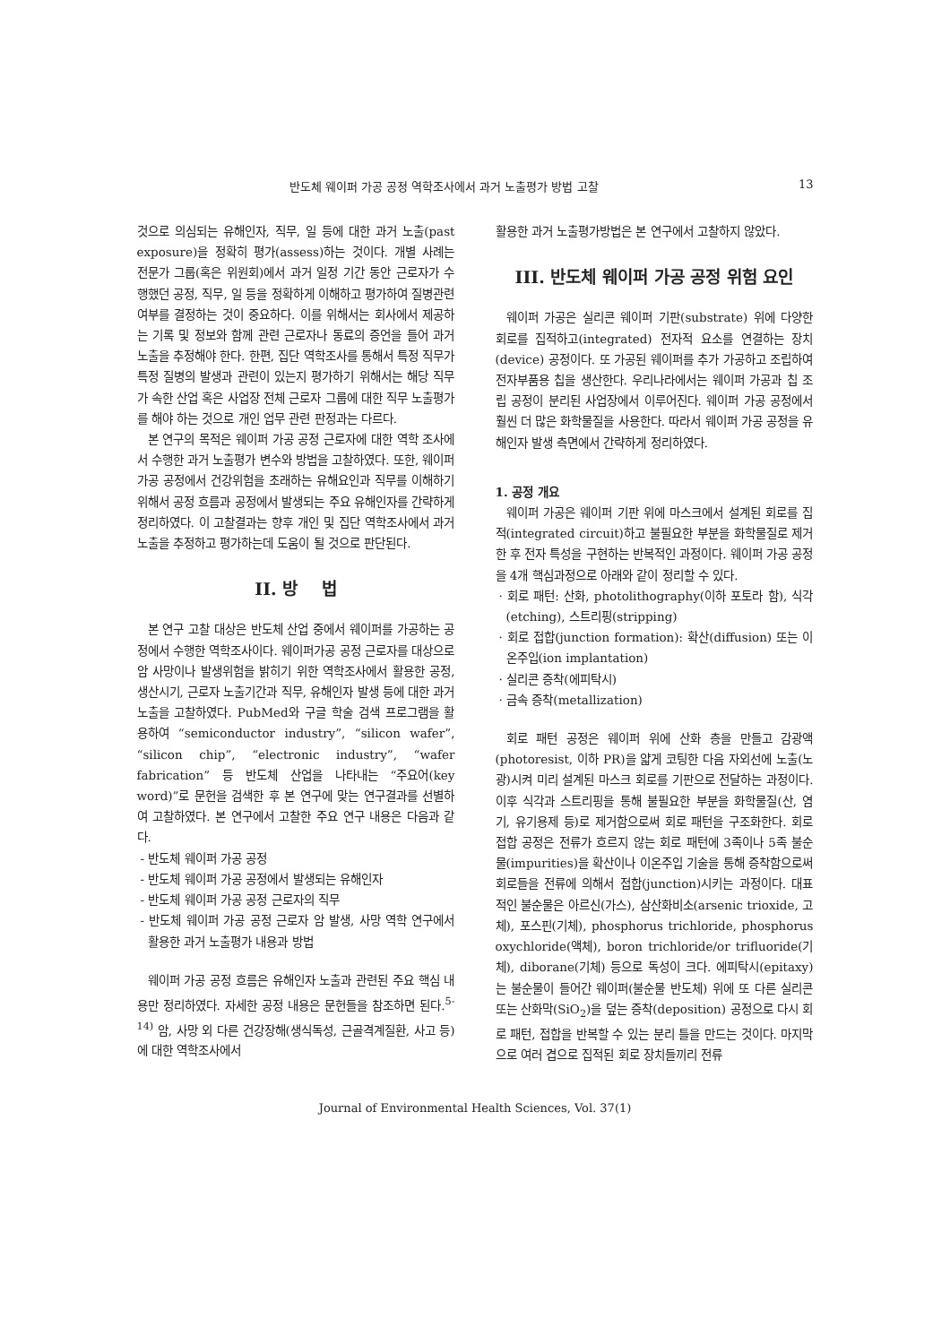반도체 웨이퍼 가공 공정 역학조사에서 과거 노출평가 방법 고찰 13
것으로 의심되는 유해인자, 직무, 일 등에 대한 과거 노출(past exposure)을 정확히 평가(assess)하는 것이다. 개별 사례는 전문가 그룹(혹은 위원회)에서 과거 일정 기간 동안 근로자가 수행했던 공정, 직무, 일 등을 정확하게 이해하고 평가하여 질병관련 여부를 결정하는 것이 중요하다. 이를 위해서는 회사에서 제공하는 기록 및 정보와 함께 관련 근로자나 동료의 증언을 들어 과거 노출을 추정해야 한다. 한편, 집단 역학조사를 통해서 특정 직무가 특정 질병의 발생과 관련이 있는지 평가하기 위해서는 해당 직무가 속한 산업 혹은 사업장 전체 근로자 그룹에 대한 직무 노출평가를 해야 하는 것으로 개인 업무 관련 판정과는 다르다.
본 연구의 목적은 웨이퍼 가공 공정 근로자에 대한 역학 조사에서 수행한 과거 노출평가 변수와 방법을 고찰하였다. 또한, 웨이퍼 가공 공정에서 건강위험을 초래하는 유해요인과 직무를 이해하기 위해서 공정 흐름과 공정에서 발생되는 주요 유해인자를 간략하게 정리하였다. 이 고찰결과는 향후 개인 및 집단 역학조사에서 과거 노출을 추정하고 평가하는데 도움이 될 것으로 판단된다.
II. 방 법
본 연구 고찰 대상은 반도체 산업 중에서 웨이퍼를 가공하는 공정에서 수행한 역학조사이다. 웨이퍼가공 공정 근로자를 대상으로 암 사망이나 발생위험을 밝히기 위한 역학조사에서 활용한 공정, 생산시기, 근로자 노출기간과 직무, 유해인자 발생 등에 대한 과거노출을 고찰하였다. PubMed와 구글 학술 검색 프로그램을 활용하여 “semiconductor industry”, “silicon wafer”, “silicon chip”, “electronic industry”, “wafer fabrication” 등 반도체 산업을 나타내는 “주요어(key word)”로 문헌을 검색한 후 본 연구에 맞는 연구결과를 선별하여 고찰하였다. 본 연구에서 고찰한 주요 연구 내용은 다음과 같다.
- 반도체 웨이퍼 가공 공정
- 반도체 웨이퍼 가공 공정에서 발생되는 유해인자
- 반도체 웨이퍼 가공 공정 근로자의 직무
- 반도체 웨이퍼 가공 공정 근로자 암 발생, 사망 역학 연구에서 활용한 과거 노출평가 내용과 방법
웨이퍼 가공 공정 흐름은 유해인자 노출과 관련된 주요 핵심 내용만 정리하였다. 자세한 공정 내용은 문헌들을 참조하면 된다.<sup>5-14)</sup> 암, 사망 외 다른 건강장해(생식독성, 근골격계질환, 사고 등)에 대한 역학조사에서
활용한 과거 노출평가방법은 본 연구에서 고찰하지 않았다.
III. 반도체 웨이퍼 가공 공정 위험 요인
웨이퍼 가공은 실리콘 웨이퍼 기판(substrate) 위에 다양한 회로를 집적하고(integrated) 전자적 요소를 연결하는 장치(device) 공정이다. 또 가공된 웨이퍼를 추가 가공하고 조립하여 전자부품용 칩을 생산한다. 우리나라에서는 웨이퍼 가공과 칩 조립 공정이 분리된 사업장에서 이루어진다. 웨이퍼 가공 공정에서 훨씬 더 많은 화학물질을 사용한다. 따라서 웨이퍼 가공 공정을 유해인자 발생 측면에서 간략하게 정리하였다.
1. 공정 개요
웨이퍼 가공은 웨이퍼 기판 위에 마스크에서 설계된 회로를 집적(integrated circuit)하고 불필요한 부분을 화학물질로 제거한 후 전자 특성을 구현하는 반복적인 과정이다. 웨이퍼 가공 공정을 4개 핵심과정으로 아래와 같이 정리할 수 있다.
· 회로 패턴: 산화, photolithography(이하 포토라 함), 식각 (etching), 스트리핑(stripping)
· 회로 접합(junction formation): 확산(diffusion) 또는 이온주입(ion implantation)
· 실리콘 증착(에피탁시)
· 금속 증착(metallization)
회로 패턴 공정은 웨이퍼 위에 산화 층을 만들고 감광액(photoresist, 이하 PR)을 얇게 코팅한 다음 자외선에 노출(노광)시켜 미리 설계된 마스크 회로를 기판으로 전달하는 과정이다. 이후 식각과 스트리핑을 통해 불필요한 부분을 화학물질(산, 염기, 유기용제 등)로 제거함으로써 회로 패턴을 구조화한다. 회로 접합 공정은 전류가 흐르지 않는 회로 패턴에 3족이나 5족 불순물(impurities)을 확산이나 이온주입 기술을 통해 증착함으로써 회로들을 전류에 의해서 접합(junction)시키는 과정이다. 대표적인 불순물은 아르신(가스), 삼산화비소(arsenic trioxide, 고체), 포스핀(기체), phosphorus trichloride, phosphorus oxychloride(액체), boron trichloride/or trifluoride(기체), diborane(기체) 등으로 독성이 크다. 에피탁시(epitaxy)는 불순물이 들어간 웨이퍼(불순물 반도체) 위에 또 다른 실리콘 또는 산화막(SiO<sub>2</sub>)을 덮는 증착(deposition) 공정으로 다시 회로 패턴, 접합을 반복할 수 있는 분리 틀을 만드는 것이다. 마지막으로 여러 겹으로 집적된 회로 장치들끼리 전류
Journal of Environmental Health Sciences, Vol. 37(1)